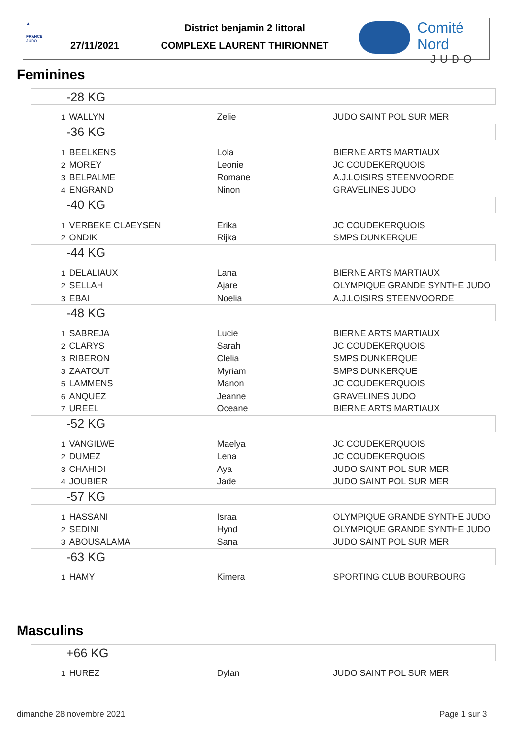▲
FRANCE JUDO
District benjamin 2 littoral
27/11/2021 COMPLEXE LAURENT THIRIONNET
Comité Nord
JUDO
Feminines
| -28 KG | | | |
| 1 | WALLYN | Zelie | JUDO SAINT POL SUR MER |
| -36 KG | | | |
| 1 | BEELKENS | Lola | BIERNE ARTS MARTIAUX |
| 2 | MOREY | Leonie | JC COUDEKERQUOIS |
| 3 | BELPALME | Romane | A.J.LOISIRS STEENVOORDE |
| 4 | ENGRAND | Ninon | GRAVELINES JUDO |
| -40 KG | | | |
| 1 | VERBEKE CLAEYSEN | Erika | JC COUDEKERQUOIS |
| 2 | ONDIK | Rijka | SMPS DUNKERQUE |
| -44 KG | | | |
| 1 | DELALIAUX | Lana | BIERNE ARTS MARTIAUX |
| 2 | SELLAH | Ajare | OLYMPIQUE GRANDE SYNTHE JUDO |
| 3 | EBAI | Noelia | A.J.LOISIRS STEENVOORDE |
| -48 KG | | | |
| 1 | SABREJA | Lucie | BIERNE ARTS MARTIAUX |
| 2 | CLARYS | Sarah | JC COUDEKERQUOIS |
| 3 | RIBERON | Clelia | SMPS DUNKERQUE |
| 3 | ZAATOUT | Myriam | SMPS DUNKERQUE |
| 5 | LAMMENS | Manon | JC COUDEKERQUOIS |
| 6 | ANQUEZ | Jeanne | GRAVELINES JUDO |
| 7 | UREEL | Oceane | BIERNE ARTS MARTIAUX |
| -52 KG | | | |
| 1 | VANGILWE | Maelya | JC COUDEKERQUOIS |
| 2 | DUMEZ | Lena | JC COUDEKERQUOIS |
| 3 | CHAHIDI | Aya | JUDO SAINT POL SUR MER |
| 4 | JOUBIER | Jade | JUDO SAINT POL SUR MER |
| -57 KG | | | |
| 1 | HASSANI | Israa | OLYMPIQUE GRANDE SYNTHE JUDO |
| 2 | SEDINI | Hynd | OLYMPIQUE GRANDE SYNTHE JUDO |
| 3 | ABOUSALAMA | Sana | JUDO SAINT POL SUR MER |
| -63 KG | | | |
| 1 | HAMY | Kimera | SPORTING CLUB BOURBOURG |
Masculins
| +66 KG | | | |
| 1 | HUREZ | Dylan | JUDO SAINT POL SUR MER |
dimanche 28 novembre 2021 Page 1 sur 3